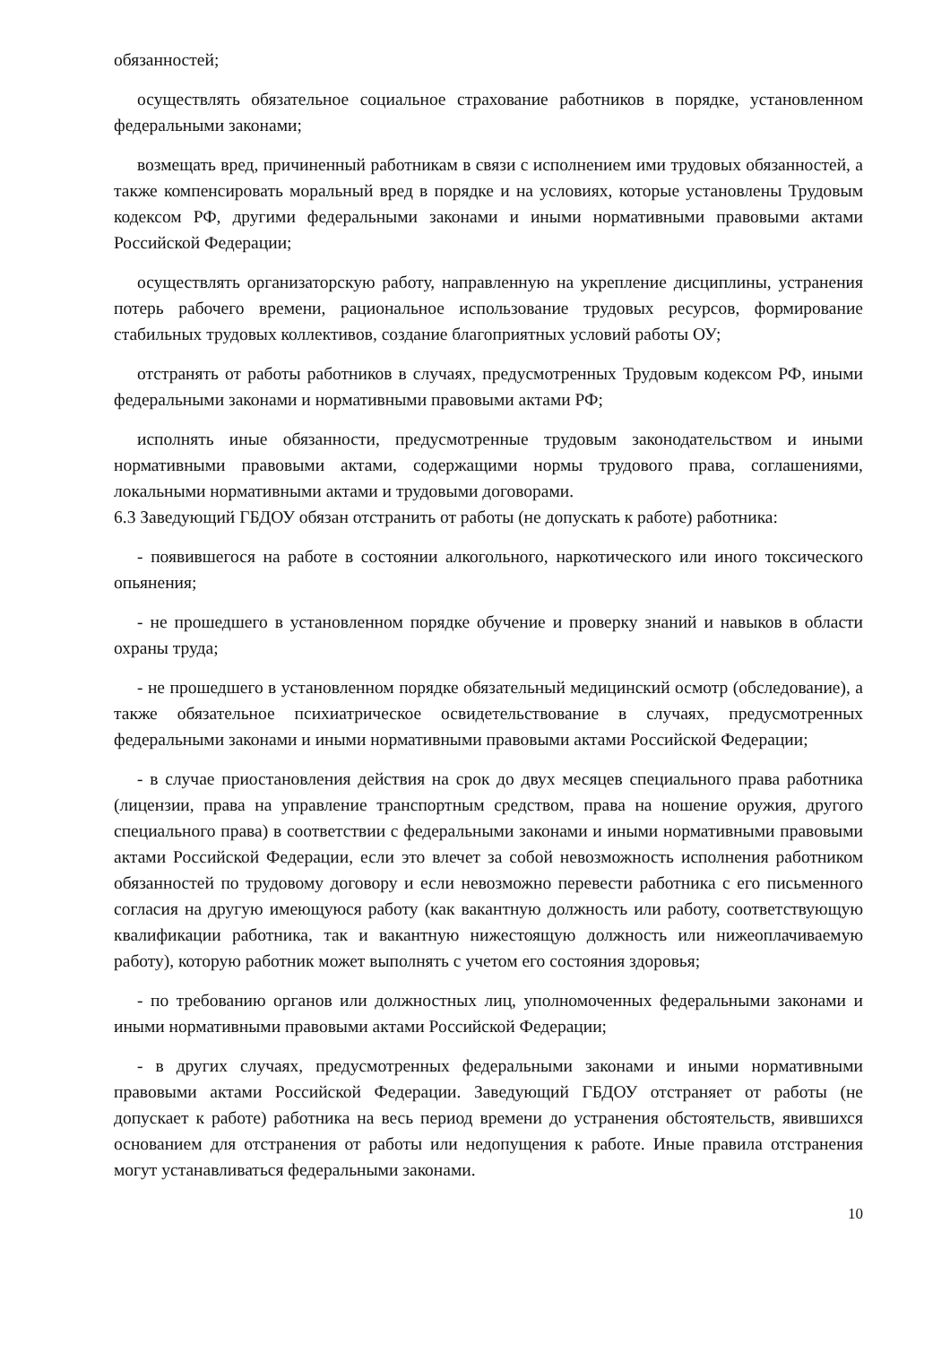обязанностей;
осуществлять обязательное социальное страхование работников в порядке, установленном федеральными законами;
возмещать вред, причиненный работникам в связи с исполнением ими трудовых обязанностей, а также компенсировать моральный вред в порядке и на условиях, которые установлены Трудовым кодексом РФ, другими федеральными законами и иными нормативными правовыми актами Российской Федерации;
осуществлять организаторскую работу, направленную на укрепление дисциплины, устранения потерь рабочего времени, рациональное использование трудовых ресурсов, формирование стабильных трудовых коллективов, создание благоприятных условий работы ОУ;
отстранять от работы работников в случаях, предусмотренных Трудовым кодексом РФ, иными федеральными законами и нормативными правовыми актами РФ;
исполнять иные обязанности, предусмотренные трудовым законодательством и иными нормативными правовыми актами, содержащими нормы трудового права, соглашениями, локальными нормативными актами и трудовыми договорами.
6.3 Заведующий ГБДОУ обязан отстранить от работы (не допускать к работе) работника:
- появившегося на работе в состоянии алкогольного, наркотического или иного токсического опьянения;
- не прошедшего в установленном порядке обучение и проверку знаний и навыков в области охраны труда;
- не прошедшего в установленном порядке обязательный медицинский осмотр (обследование), а также обязательное психиатрическое освидетельствование в случаях, предусмотренных федеральными законами и иными нормативными правовыми актами Российской Федерации;
- в случае приостановления действия на срок до двух месяцев специального права работника (лицензии, права на управление транспортным средством, права на ношение оружия, другого специального права) в соответствии с федеральными законами и иными нормативными правовыми актами Российской Федерации, если это влечет за собой невозможность исполнения работником обязанностей по трудовому договору и если невозможно перевести работника с его письменного согласия на другую имеющуюся работу (как вакантную должность или работу, соответствующую квалификации работника, так и вакантную нижестоящую должность или нижеоплачиваемую работу), которую работник может выполнять с учетом его состояния здоровья;
- по требованию органов или должностных лиц, уполномоченных федеральными законами и иными нормативными правовыми актами Российской Федерации;
- в других случаях, предусмотренных федеральными законами и иными нормативными правовыми актами Российской Федерации. Заведующий ГБДОУ отстраняет от работы (не допускает к работе) работника на весь период времени до устранения обстоятельств, явившихся основанием для отстранения от работы или недопущения к работе. Иные правила отстранения могут устанавливаться федеральными законами.
10